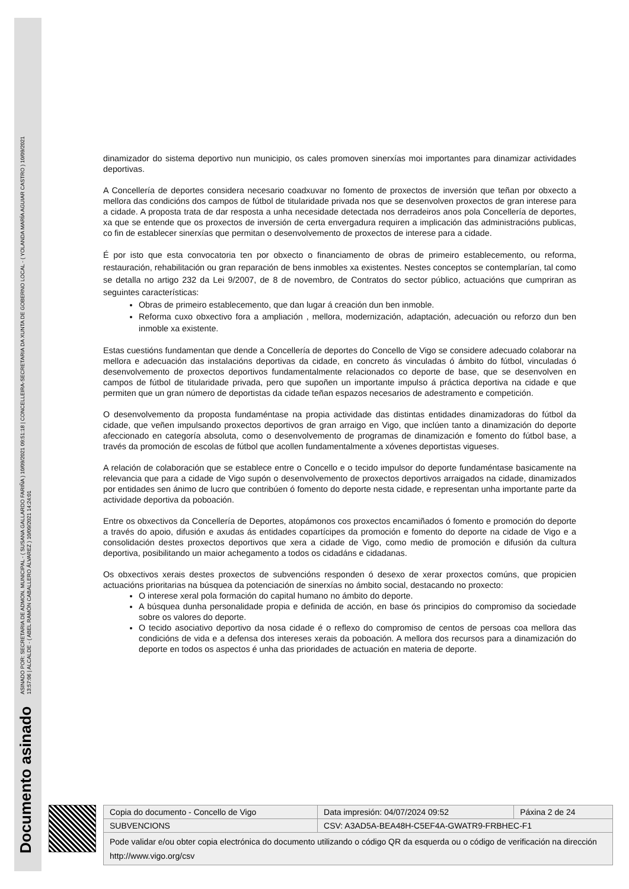Documento asinado ASINADO POR: SECRETARIA DE ADMON. MUNICIPAL - ( SUSANA GALLARDO FARIÑA ) 10/09/2021 09:51:18 | CONCELLEIRA-SECRETARIA DA XUNTA DE GOBERNO LOCAL - ( YOLANDA MARÍA AGUIAR CASTRO ) 10/09/2021
13:57:06 | ALCALDE - ( ABEL RAMÓN CABALLERO ÁLVAREZ ) 10/09/2021 14:24:01
dinamizador do sistema deportivo nun municipio, os cales promoven sinerxías moi importantes para dinamizar actividades deportivas.
A Concellería de deportes considera necesario coadxuvar no fomento de proxectos de inversión que teñan por obxecto a mellora das condicións dos campos de fútbol de titularidade privada nos que se desenvolven proxectos de gran interese para a cidade. A proposta trata de dar resposta a unha necesidade detectada nos derradeiros anos pola Concellería de deportes, xa que se entende que os proxectos de inversión de certa envergadura requiren a implicación das administracións publicas, co fin de establecer sinerxías que permitan o desenvolvemento de proxectos de interese para a cidade.
É por isto que esta convocatoria ten por obxecto o financiamento de obras de primeiro establecemento, ou reforma, restauración, rehabilitación ou gran reparación de bens inmobles xa existentes. Nestes conceptos se contemplarían, tal como se detalla no artigo 232 da Lei 9/2007, de 8 de novembro, de Contratos do sector público, actuacións que cumpriran as seguintes características:
Obras de primeiro establecemento, que dan lugar á creación dun ben inmoble.
Reforma cuxo obxectivo fora a ampliación , mellora, modernización, adaptación, adecuación ou reforzo dun ben inmoble xa existente.
Estas cuestións fundamentan que dende a Concellería de deportes do Concello de Vigo se considere adecuado colaborar na mellora e adecuación das instalacións deportivas da cidade, en concreto ás vinculadas ó ámbito do fútbol, vinculadas ó desenvolvemento de proxectos deportivos fundamentalmente relacionados co deporte de base, que se desenvolven en campos de fútbol de titularidade privada, pero que supoñen un importante impulso á práctica deportiva na cidade e que permiten que un gran número de deportistas da cidade teñan espazos necesarios de adestramento e competición.
O desenvolvemento da proposta fundaméntase na propia actividade das distintas entidades dinamizadoras do fútbol da cidade, que veñen impulsando proxectos deportivos de gran arraigo en Vigo, que inclúen tanto a dinamización do deporte afeccionado en categoría absoluta, como o desenvolvemento de programas de dinamización e fomento do fútbol base, a través da promoción de escolas de fútbol que acollen fundamentalmente a xóvenes deportistas vigueses.
A relación de colaboración que se establece entre o Concello e o tecido impulsor do deporte fundaméntase basicamente na relevancia que para a cidade de Vigo supón o desenvolvemento de proxectos deportivos arraigados na cidade, dinamizados por entidades sen ánimo de lucro que contribúen ó fomento do deporte nesta cidade, e representan unha importante parte da actividade deportiva da poboación.
Entre os obxectivos da Concellería de Deportes, atopámonos cos proxectos encamiñados ó fomento e promoción do deporte a través do apoio, difusión e axudas ás entidades copartícipes da promoción e fomento do deporte na cidade de Vigo e a consolidación destes proxectos deportivos que xera a cidade de Vigo, como medio de promoción e difusión da cultura deportiva, posibilitando un maior achegamento a todos os cidadáns e cidadanas.
Os obxectivos xerais destes proxectos de subvencións responden ó desexo de xerar proxectos comúns, que propicien actuacións prioritarias na búsquea da potenciación de sinerxías no ámbito social, destacando no proxecto:
O interese xeral pola formación do capital humano no ámbito do deporte.
A búsquea dunha personalidade propia e definida de acción, en base ós principios do compromiso da sociedade sobre os valores do deporte.
O tecido asociativo deportivo da nosa cidade é o reflexo do compromiso de centos de persoas coa mellora das condicións de vida e a defensa dos intereses xerais da poboación. A mellora dos recursos para a dinamización do deporte en todos os aspectos é unha das prioridades de actuación en materia de deporte.
| Copia do documento - Concello de Vigo | Data impresión: 04/07/2024 09:52 | Páxina 2 de 24 |
| SUBVENCIONS | CSV: A3AD5A-BEA48H-C5EF4A-GWATR9-FRBHEC-F1 | |
| Pode validar e/ou obter copia electrónica do documento utilizando o código QR da esquerda ou o código de verificación na dirección http://www.vigo.org/csv | | |